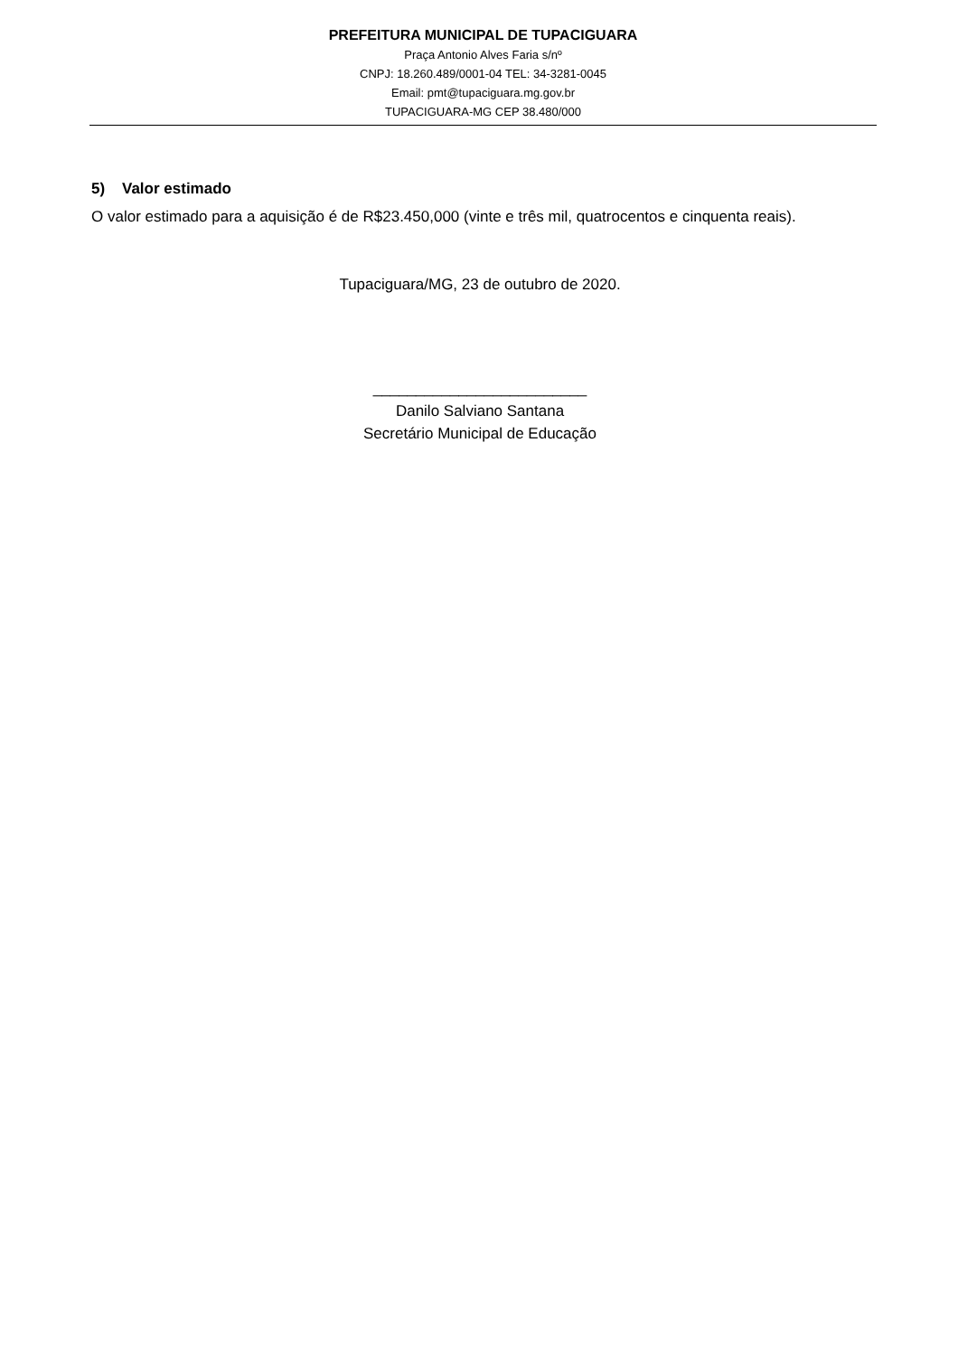PREFEITURA MUNICIPAL DE TUPACIGUARA
Praça Antonio Alves Faria s/nº
CNPJ: 18.260.489/0001-04 TEL: 34-3281-0045
Email: pmt@tupaciguara.mg.gov.br
TUPACIGUARA-MG CEP 38.480/000
5) Valor estimado
O valor estimado para a aquisição é de R$23.450,000 (vinte e três mil, quatrocentos e cinquenta reais).
Tupaciguara/MG, 23 de outubro de 2020.
_________________________
Danilo Salviano Santana
Secretário Municipal de Educação